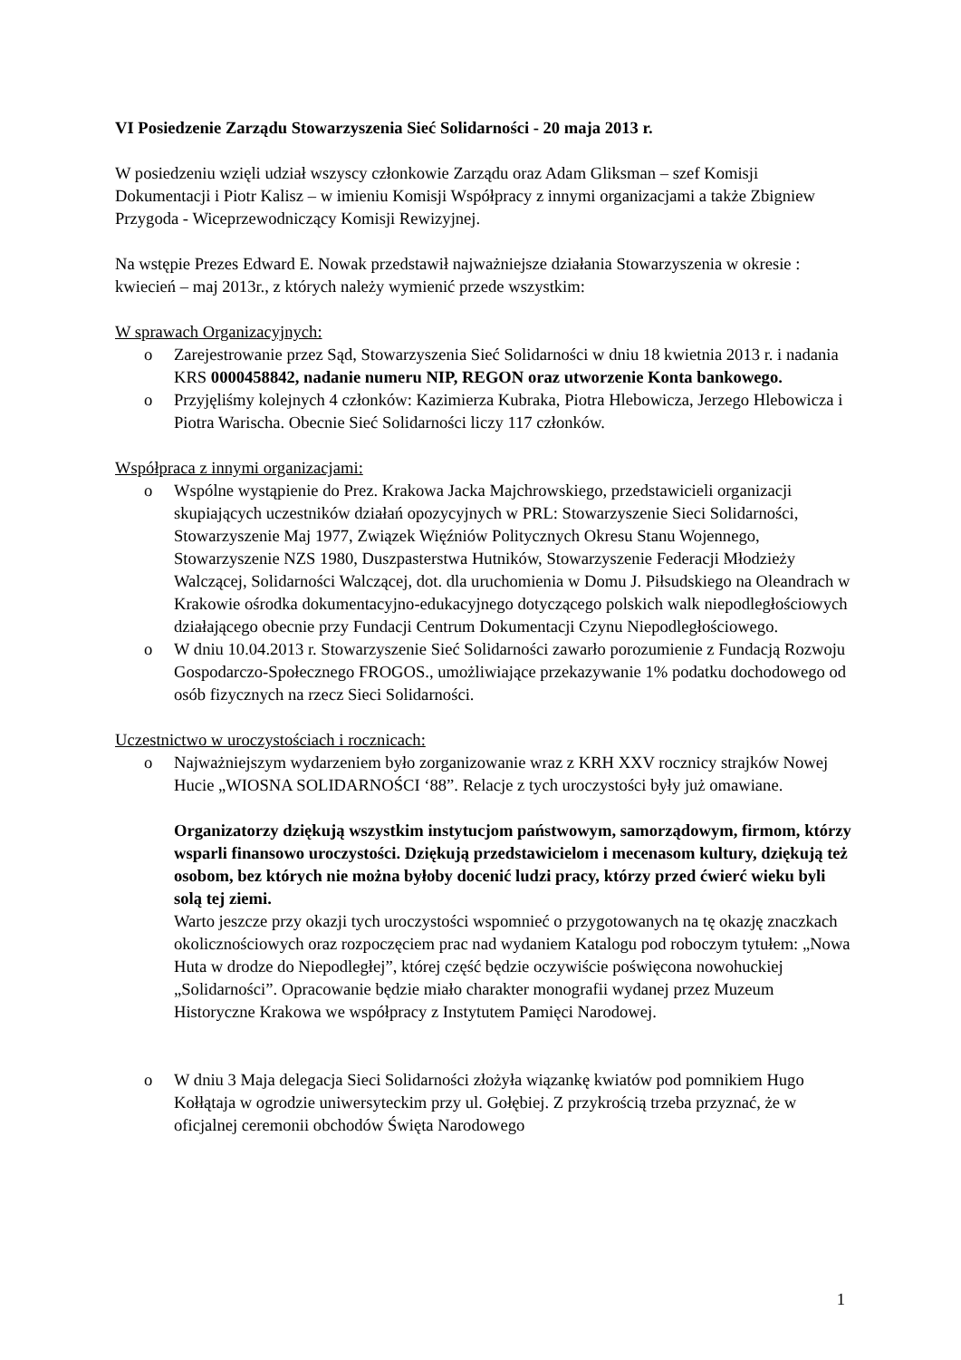VI Posiedzenie Zarządu Stowarzyszenia Sieć Solidarności - 20 maja 2013 r.
W posiedzeniu wzięli udział wszyscy członkowie Zarządu oraz Adam Gliksman – szef Komisji Dokumentacji i Piotr Kalisz – w imieniu Komisji Współpracy z innymi organizacjami a także Zbigniew Przygoda - Wiceprzewodniczący Komisji Rewizyjnej.
Na wstępie Prezes Edward E. Nowak przedstawił najważniejsze działania Stowarzyszenia w okresie : kwiecień – maj 2013r., z których należy wymienić przede wszystkim:
W sprawach Organizacyjnych:
o Zarejestrowanie przez Sąd, Stowarzyszenia Sieć Solidarności w dniu 18 kwietnia 2013 r. i nadania KRS 0000458842, nadanie numeru NIP, REGON oraz utworzenie Konta bankowego.
o Przyjęliśmy kolejnych 4 członków: Kazimierza Kubraka, Piotra Hlebowicza, Jerzego Hlebowicza i Piotra Warischa. Obecnie Sieć Solidarności liczy 117 członków.
Współpraca z innymi organizacjami:
o Wspólne wystąpienie do Prez. Krakowa Jacka Majchrowskiego, przedstawicieli organizacji skupiających uczestników działań opozycyjnych w PRL: Stowarzyszenie Sieci Solidarności, Stowarzyszenie Maj 1977, Związek Więźniów Politycznych Okresu Stanu Wojennego, Stowarzyszenie NZS 1980, Duszpasterstwa Hutników, Stowarzyszenie Federacji Młodzieży Walczącej, Solidarności Walczącej, dot. dla uruchomienia w Domu J. Piłsudskiego na Oleandrach w Krakowie ośrodka dokumentacyjno-edukacyjnego dotyczącego polskich walk niepodległościowych działającego obecnie przy Fundacji Centrum Dokumentacji Czynu Niepodległościowego.
o W dniu 10.04.2013 r. Stowarzyszenie Sieć Solidarności zawarło porozumienie z Fundacją Rozwoju Gospodarczo-Społecznego FROGOS., umożliwiające przekazywanie 1% podatku dochodowego od osób fizycznych na rzecz Sieci Solidarności.
Uczestnictwo w uroczystościach i rocznicach:
o Najważniejszym wydarzeniem było zorganizowanie wraz z KRH XXV rocznicy strajków Nowej Hucie „WIOSNA SOLIDARNOŚCI ‘88”. Relacje z tych uroczystości były już omawiane.
Organizatorzy dziękują wszystkim instytucjom państwowym, samorządowym, firmom, którzy wsparli finansowo uroczystości. Dziękują przedstawicielom i mecenasom kultury, dziękują też osobom, bez których nie można byłoby docenić ludzi pracy, którzy przed ćwierć wieku byli solą tej ziemi.
Warto jeszcze przy okazji tych uroczystości wspomnieć o przygotowanych na tę okazję znaczkach okolicznościowych oraz rozpoczęciem prac nad wydaniem Katalogu pod roboczym tytułem: „Nowa Huta w drodze do Niepodległej”, której część będzie oczywiście poświęcona nowohuckiej „Solidarności”. Opracowanie będzie miało charakter monografii wydanej przez Muzeum Historyczne Krakowa we współpracy z Instytutem Pamięci Narodowej.
o W dniu 3 Maja delegacja Sieci Solidarności złożyła wiązankę kwiatów pod pomnikiem Hugo Kołłątaja w ogrodzie uniwersyteckim przy ul. Gołębiej. Z przykrością trzeba przyznać, że w oficjalnej ceremonii obchodów Święta Narodowego
1